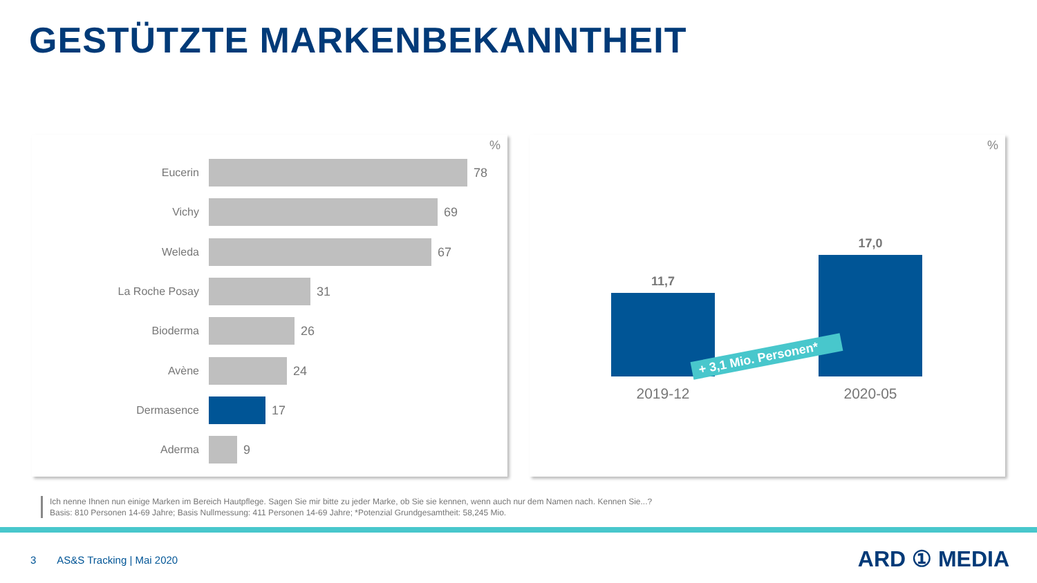GESTÜTZTE MARKENBEKANNTHEIT
%
Eucerin 78
Vichy 69
Weleda 67
La Roche Posay 31
Bioderma 26
Avène 24
Dermasence 17
Aderma 9
%
11,7
17,0
+ 3,1 Mio. Personen*
2019-12 2020-05
Ich nenne Ihnen nun einige Marken im Bereich Hautpflege. Sagen Sie mir bitte zu jeder Marke, ob Sie sie kennen, wenn auch nur dem Namen nach. Kennen Sie...?
Basis: 810 Personen 14-69 Jahre; Basis Nullmessung: 411 Personen 14-69 Jahre; *Potenzial Grundgesamtheit: 58,245 Mio.
3 AS&S Tracking | Mai 2020 ARD ① MEDIA